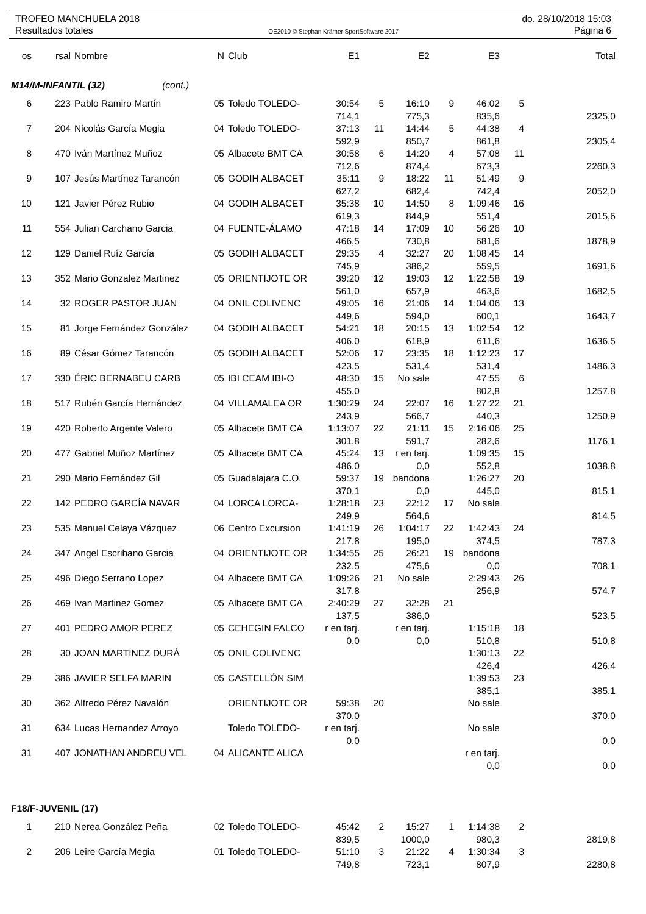TROFEO MANCHUELA 2018 do. 28/10/2018 15:03
Resultados totales OE2010 © Stephan Krämer SportSoftware 2017 Página 6
| os | rsal | Nombre | N | Club | E1 | | E2 | | E3 | | Total |
| --- | --- | --- | --- | --- | --- | --- | --- | --- | --- | --- | --- |
| M14/M-INFANTIL (32) (cont.) | | | | | | | | | | | |
| 6 | 223 | Pablo Ramiro Martín | 05 | Toledo TOLEDO- | 30:54 | 5 | 16:10 | 9 | 46:02 | 5 | |
| | | | | | 714,1 | | 775,3 | | 835,6 | | 2325,0 |
| 7 | 204 | Nicolás García Megia | 04 | Toledo TOLEDO- | 37:13 | 11 | 14:44 | 5 | 44:38 | 4 | |
| | | | | | 592,9 | | 850,7 | | 861,8 | | 2305,4 |
| 8 | 470 | Iván Martínez Muñoz | 05 | Albacete BMT CA | 30:58 | 6 | 14:20 | 4 | 57:08 | 11 | |
| | | | | | 712,6 | | 874,4 | | 673,3 | | 2260,3 |
| 9 | 107 | Jesús Martínez Tarancón | 05 | GODIH ALBACET | 35:11 | 9 | 18:22 | 11 | 51:49 | 9 | |
| | | | | | 627,2 | | 682,4 | | 742,4 | | 2052,0 |
| 10 | 121 | Javier Pérez Rubio | 04 | GODIH ALBACET | 35:38 | 10 | 14:50 | 8 | 1:09:46 | 16 | |
| | | | | | 619,3 | | 844,9 | | 551,4 | | 2015,6 |
| 11 | 554 | Julian Carchano Garcia | 04 | FUENTE-ÁLAMO | 47:18 | 14 | 17:09 | 10 | 56:26 | 10 | |
| | | | | | 466,5 | | 730,8 | | 681,6 | | 1878,9 |
| 12 | 129 | Daniel Ruíz García | 05 | GODIH ALBACET | 29:35 | 4 | 32:27 | 20 | 1:08:45 | 14 | |
| | | | | | 745,9 | | 386,2 | | 559,5 | | 1691,6 |
| 13 | 352 | Mario Gonzalez Martinez | 05 | ORIENTIJOTE OR | 39:20 | 12 | 19:03 | 12 | 1:22:58 | 19 | |
| | | | | | 561,0 | | 657,9 | | 463,6 | | 1682,5 |
| 14 | 32 | ROGER PASTOR JUAN | 04 | ONIL COLIVENC | 49:05 | 16 | 21:06 | 14 | 1:04:06 | 13 | |
| | | | | | 449,6 | | 594,0 | | 600,1 | | 1643,7 |
| 15 | 81 | Jorge Fernández González | 04 | GODIH ALBACET | 54:21 | 18 | 20:15 | 13 | 1:02:54 | 12 | |
| | | | | | 406,0 | | 618,9 | | 611,6 | | 1636,5 |
| 16 | 89 | César Gómez Tarancón | 05 | GODIH ALBACET | 52:06 | 17 | 23:35 | 18 | 1:12:23 | 17 | |
| | | | | | 423,5 | | 531,4 | | 531,4 | | 1486,3 |
| 17 | 330 | ÉRIC BERNABEU CARB | 05 | IBI CEAM IBI-O | 48:30 | 15 | No sale | | 47:55 | 6 | |
| | | | | | 455,0 | | | | 802,8 | | 1257,8 |
| 18 | 517 | Rubén García Hernández | 04 | VILLAMALEA OR | 1:30:29 | 24 | 22:07 | 16 | 1:27:22 | 21 | |
| | | | | | 243,9 | | 566,7 | | 440,3 | | 1250,9 |
| 19 | 420 | Roberto Argente Valero | 05 | Albacete BMT CA | 1:13:07 | 22 | 21:11 | 15 | 2:16:06 | 25 | |
| | | | | | 301,8 | | 591,7 | | 282,6 | | 1176,1 |
| 20 | 477 | Gabriel Muñoz Martínez | 05 | Albacete BMT CA | 45:24 | 13 | r en tarj. | | 1:09:35 | 15 | |
| | | | | | 486,0 | | 0,0 | | 552,8 | | 1038,8 |
| 21 | 290 | Mario Fernández Gil | 05 | Guadalajara C.O. | 59:37 | 19 | bandona | | 1:26:27 | 20 | |
| | | | | | 370,1 | | 0,0 | | 445,0 | | 815,1 |
| 22 | 142 | PEDRO GARCÍA NAVAR | 04 | LORCA LORCA- | 1:28:18 | 23 | 22:12 | 17 | No sale | | |
| | | | | | 249,9 | | 564,6 | | | | 814,5 |
| 23 | 535 | Manuel Celaya Vázquez | 06 | Centro Excursion | 1:41:19 | 26 | 1:04:17 | 22 | 1:42:43 | 24 | |
| | | | | | 217,8 | | 195,0 | | 374,5 | | 787,3 |
| 24 | 347 | Angel Escribano Garcia | 04 | ORIENTIJOTE OR | 1:34:55 | 25 | 26:21 | 19 | bandona | | |
| | | | | | 232,5 | | 475,6 | | 0,0 | | 708,1 |
| 25 | 496 | Diego Serrano Lopez | 04 | Albacete BMT CA | 1:09:26 | 21 | No sale | | 2:29:43 | 26 | |
| | | | | | 317,8 | | | | 256,9 | | 574,7 |
| 26 | 469 | Ivan Martinez Gomez | 05 | Albacete BMT CA | 2:40:29 | 27 | 32:28 | 21 | | | |
| | | | | | 137,5 | | 386,0 | | | | 523,5 |
| 27 | 401 | PEDRO AMOR PEREZ | 05 | CEHEGIN FALCO | r en tarj. | | r en tarj. | | 1:15:18 | 18 | |
| | | | | | 0,0 | | 0,0 | | 510,8 | | 510,8 |
| 28 | 30 | JOAN MARTINEZ DURÁ | 05 | ONIL COLIVENC | | | | | 1:30:13 | 22 | |
| | | | | | | | | | 426,4 | | 426,4 |
| 29 | 386 | JAVIER SELFA MARIN | 05 | CASTELLÓN SIM | | | | | 1:39:53 | 23 | |
| | | | | | | | | | 385,1 | | 385,1 |
| 30 | 362 | Alfredo Pérez Navalón | | ORIENTIJOTE OR | 59:38 | 20 | | | No sale | | |
| | | | | | 370,0 | | | | | | 370,0 |
| 31 | 634 | Lucas Hernandez Arroyo | | Toledo TOLEDO- | r en tarj. | | | | No sale | | |
| | | | | | 0,0 | | | | | | 0,0 |
| 31 | 407 | JONATHAN ANDREU VEL | 04 | ALICANTE ALICA | | | | | r en tarj. | | |
| | | | | | | | | | 0,0 | | 0,0 |
| F18/F-JUVENIL (17) | | | | | | | | | | | |
| 1 | 210 | Nerea González Peña | 02 | Toledo TOLEDO- | 45:42 | 2 | 15:27 | 1 | 1:14:38 | 2 | |
| | | | | | 839,5 | | 1000,0 | | 980,3 | | 2819,8 |
| 2 | 206 | Leire García Megia | 01 | Toledo TOLEDO- | 51:10 | 3 | 21:22 | 4 | 1:30:34 | 3 | |
| | | | | | 749,8 | | 723,1 | | 807,9 | | 2280,8 |